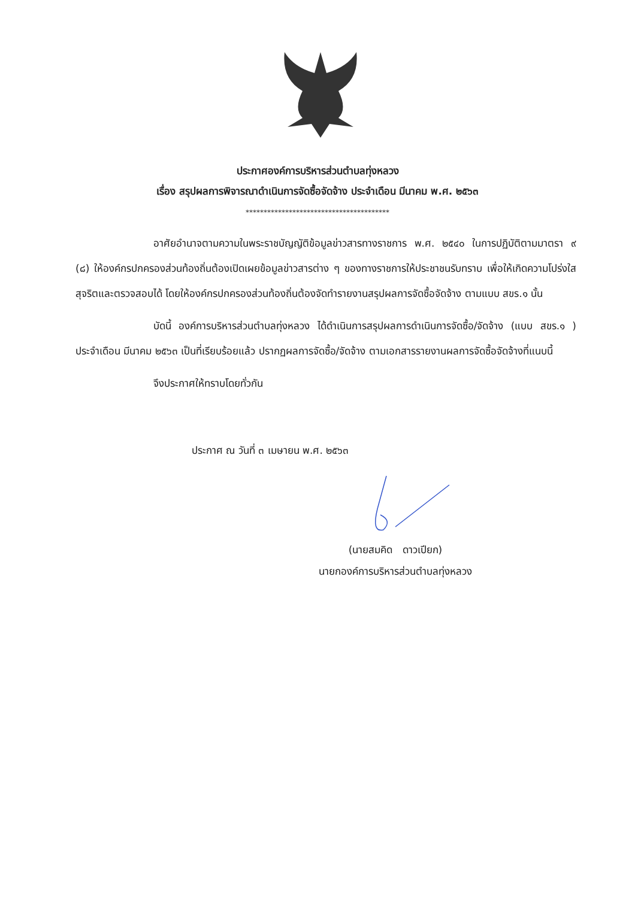ประกาศองค์การบริหารส่วนตำบลทุ่งหลวง
เรื่อง สรุปผลการพิจารณาดำเนินการจัดซื้อจัดจ้าง ประจำเดือน มีนาคม พ.ศ. ๒๕๖๓
****************************************
อาศัยอำนาจตามความในพระราชบัญญัติข้อมูลข่าวสารทางราชการ พ.ศ. ๒๕๔๐ ในการปฏิบัติตามมาตรา ๙ (๘) ให้องค์กรปกครองส่วนท้องถิ่นต้องเปิดเผยข้อมูลข่าวสารต่าง ๆ ของทางราชการให้ประชาชนรับทราบ เพื่อให้เกิดความโปร่งใส สุจริตและตรวจสอบได้ โดยให้องค์กรปกครองส่วนท้องถิ่นต้องจัดทำรายงานสรุปผลการจัดซื้อจัดจ้าง ตามแบบ สขร.๑ นั้น
บัดนี้ องค์การบริหารส่วนตำบลทุ่งหลวง ได้ดำเนินการสรุปผลการดำเนินการจัดซื้อ/จัดจ้าง (แบบ สขร.๑ ) ประจำเดือน มีนาคม ๒๕๖๓ เป็นที่เรียบร้อยแล้ว ปรากฏผลการจัดซื้อ/จัดจ้าง ตามเอกสารรายงานผลการจัดซื้อจัดจ้างที่แนบนี้
จึงประกาศให้ทราบโดยทั่วกัน
ประกาศ ณ วันที่ ๓ เมษายน พ.ศ. ๒๕๖๓
(นายสมคิด ดาวเปียก)
นายกองค์การบริหารส่วนตำบลทุ่งหลวง